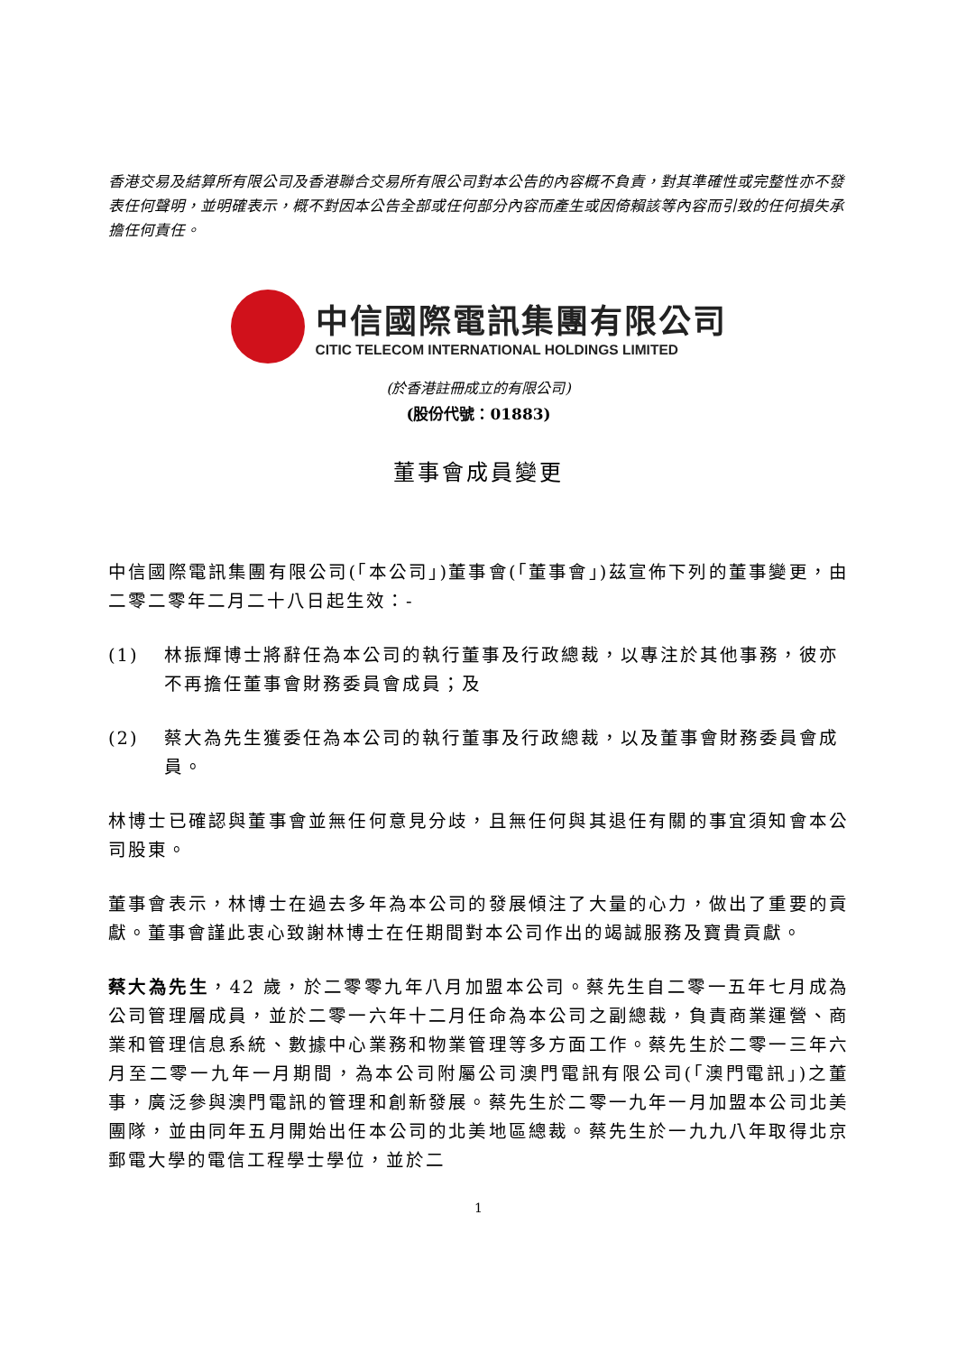香港交易及結算所有限公司及香港聯合交易所有限公司對本公告的內容概不負責，對其準確性或完整性亦不發表任何聲明，並明確表示，概不對因本公告全部或任何部分內容而產生或因倚賴該等內容而引致的任何損失承擔任何責任。
中信國際電訊集團有限公司
CITIC TELECOM INTERNATIONAL HOLDINGS LIMITED
(於香港註冊成立的有限公司)
(股份代號：01883)
董事會成員變更
中信國際電訊集團有限公司(「本公司」)董事會(「董事會」)茲宣佈下列的董事變更，由二零二零年二月二十八日起生效：-
(1) 林振輝博士將辭任為本公司的執行董事及行政總裁，以專注於其他事務，彼亦不再擔任董事會財務委員會成員；及
(2) 蔡大為先生獲委任為本公司的執行董事及行政總裁，以及董事會財務委員會成員。
林博士已確認與董事會並無任何意見分歧，且無任何與其退任有關的事宜須知會本公司股東。
董事會表示，林博士在過去多年為本公司的發展傾注了大量的心力，做出了重要的貢獻。董事會謹此衷心致謝林博士在任期間對本公司作出的竭誠服務及寶貴貢獻。
蔡大為先生，42 歲，於二零零九年八月加盟本公司。蔡先生自二零一五年七月成為公司管理層成員，並於二零一六年十二月任命為本公司之副總裁，負責商業運營、商業和管理信息系統、數據中心業務和物業管理等多方面工作。蔡先生於二零一三年六月至二零一九年一月期間，為本公司附屬公司澳門電訊有限公司(「澳門電訊」)之董事，廣泛參與澳門電訊的管理和創新發展。蔡先生於二零一九年一月加盟本公司北美團隊，並由同年五月開始出任本公司的北美地區總裁。蔡先生於一九九八年取得北京郵電大學的電信工程學士學位，並於二
1